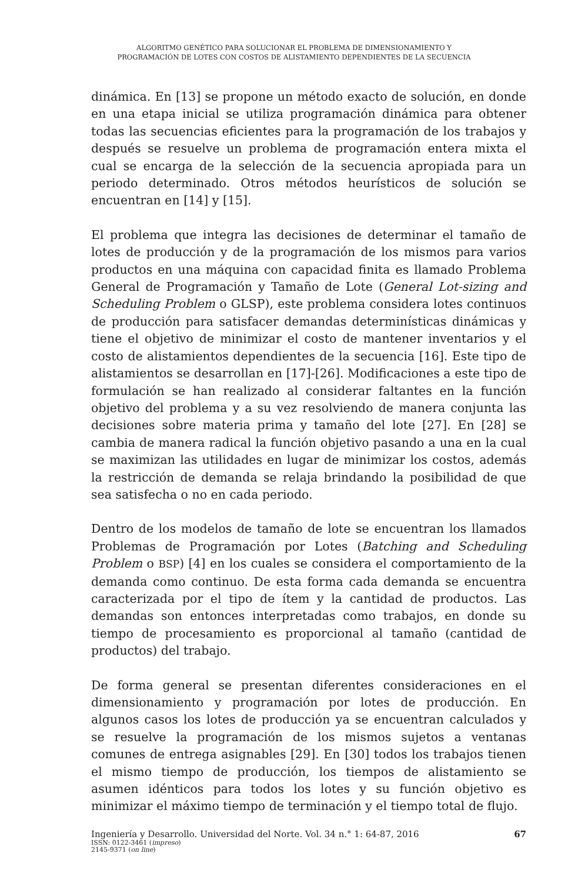ALGORITMO GENÉTICO PARA SOLUCIONAR EL PROBLEMA DE DIMENSIONAMIENTO Y
PROGRAMACIÓN DE LOTES CON COSTOS DE ALISTAMIENTO DEPENDIENTES DE LA SECUENCIA
dinámica. En [13] se propone un método exacto de solución, en donde en una etapa inicial se utiliza programación dinámica para obtener todas las secuencias eficientes para la programación de los trabajos y después se resuelve un problema de programación entera mixta el cual se encarga de la selección de la secuencia apropiada para un periodo determinado. Otros métodos heurísticos de solución se encuentran en [14] y [15].
El problema que integra las decisiones de determinar el tamaño de lotes de producción y de la programación de los mismos para varios productos en una máquina con capacidad finita es llamado Problema General de Programación y Tamaño de Lote (General Lot-sizing and Scheduling Problem o GLSP), este problema considera lotes continuos de producción para satisfacer demandas determinísticas dinámicas y tiene el objetivo de minimizar el costo de mantener inventarios y el costo de alistamientos dependientes de la secuencia [16]. Este tipo de alistamientos se desarrollan en [17]-[26]. Modificaciones a este tipo de formulación se han realizado al considerar faltantes en la función objetivo del problema y a su vez resolviendo de manera conjunta las decisiones sobre materia prima y tamaño del lote [27]. En [28] se cambia de manera radical la función objetivo pasando a una en la cual se maximizan las utilidades en lugar de minimizar los costos, además la restricción de demanda se relaja brindando la posibilidad de que sea satisfecha o no en cada periodo.
Dentro de los modelos de tamaño de lote se encuentran los llamados Problemas de Programación por Lotes (Batching and Scheduling Problem o BSP) [4] en los cuales se considera el comportamiento de la demanda como continuo. De esta forma cada demanda se encuentra caracterizada por el tipo de ítem y la cantidad de productos. Las demandas son entonces interpretadas como trabajos, en donde su tiempo de procesamiento es proporcional al tamaño (cantidad de productos) del trabajo.
De forma general se presentan diferentes consideraciones en el dimensionamiento y programación por lotes de producción. En algunos casos los lotes de producción ya se encuentran calculados y se resuelve la programación de los mismos sujetos a ventanas comunes de entrega asignables [29]. En [30] todos los trabajos tienen el mismo tiempo de producción, los tiempos de alistamiento se asumen idénticos para todos los lotes y su función objetivo es minimizar el máximo tiempo de terminación y el tiempo total de flujo.
Ingeniería y Desarrollo. Universidad del Norte. Vol. 34 n.° 1: 64-87, 2016 67
ISSN: 0122-3461 (impreso)
2145-9371 (on line)